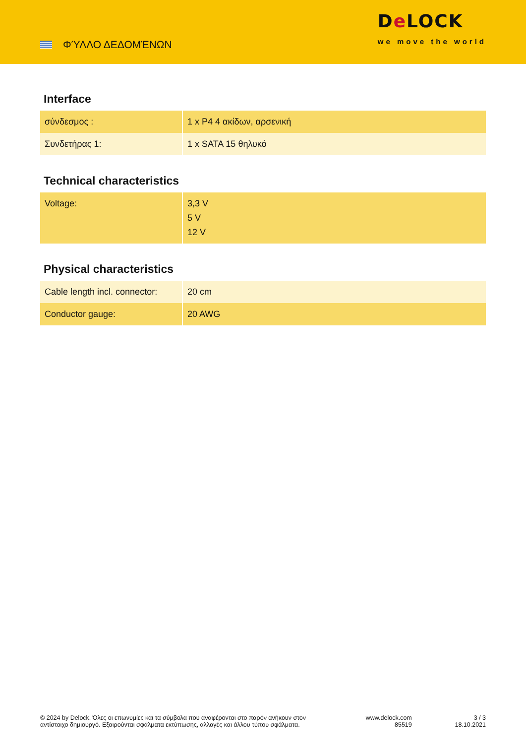ΦΎΛΛΟ ΔΕΔΟΜΈΝΩΝ
De LOCK
we move the world
Interface
| σύνδεσμος : | 1 x P4 4 ακίδων, αρσενική |
| Συνδετήρας 1: | 1 x SATA 15 θηλυκό |
Technical characteristics
| Voltage: | 3,3 V 5 V 12 V |
Physical characteristics
| Cable length incl. connector: | 20 cm |
| Conductor gauge: | 20 AWG |
© 2024 by Delock. Όλες οι επωνυμίες και τα σύμβολα που αναφέρονται στο παρόν ανήκουν στον αντίστοιχο δημιουργό. Εξαιρούνται σφάλματα εκτύπωσης, αλλαγές και άλλου τύπου σφάλματα.
www.delock.com
85519
3 / 3
18.10.2021